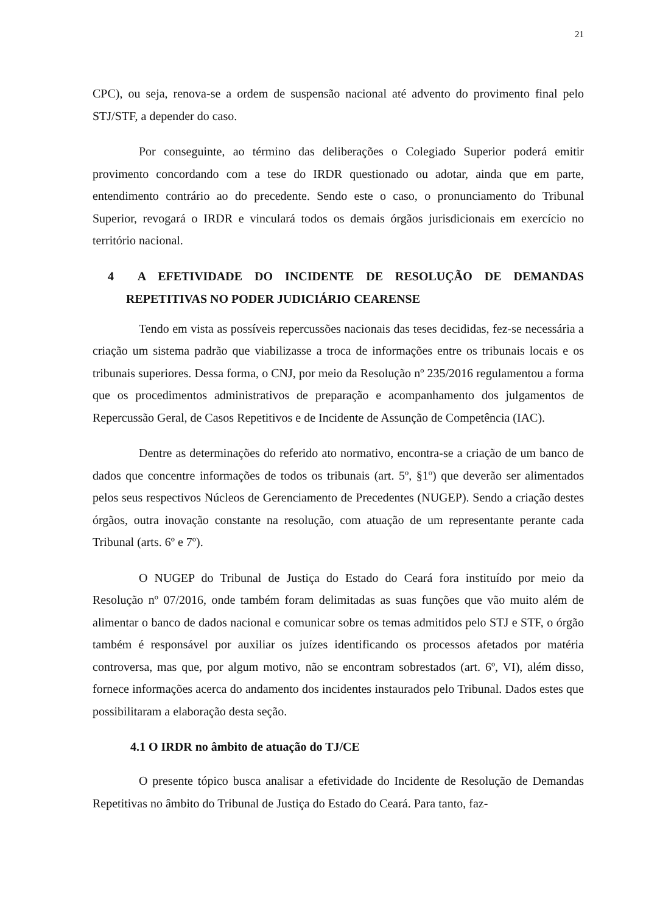21
CPC), ou seja, renova-se a ordem de suspensão nacional até advento do provimento final pelo STJ/STF, a depender do caso.
Por conseguinte, ao término das deliberações o Colegiado Superior poderá emitir provimento concordando com a tese do IRDR questionado ou adotar, ainda que em parte, entendimento contrário ao do precedente. Sendo este o caso, o pronunciamento do Tribunal Superior, revogará o IRDR e vinculará todos os demais órgãos jurisdicionais em exercício no território nacional.
4 A EFETIVIDADE DO INCIDENTE DE RESOLUÇÃO DE DEMANDAS REPETITIVAS NO PODER JUDICIÁRIO CEARENSE
Tendo em vista as possíveis repercussões nacionais das teses decididas, fez-se necessária a criação um sistema padrão que viabilizasse a troca de informações entre os tribunais locais e os tribunais superiores. Dessa forma, o CNJ, por meio da Resolução nº 235/2016 regulamentou a forma que os procedimentos administrativos de preparação e acompanhamento dos julgamentos de Repercussão Geral, de Casos Repetitivos e de Incidente de Assunção de Competência (IAC).
Dentre as determinações do referido ato normativo, encontra-se a criação de um banco de dados que concentre informações de todos os tribunais (art. 5º, §1º) que deverão ser alimentados pelos seus respectivos Núcleos de Gerenciamento de Precedentes (NUGEP). Sendo a criação destes órgãos, outra inovação constante na resolução, com atuação de um representante perante cada Tribunal (arts. 6º e 7º).
O NUGEP do Tribunal de Justiça do Estado do Ceará fora instituído por meio da Resolução nº 07/2016, onde também foram delimitadas as suas funções que vão muito além de alimentar o banco de dados nacional e comunicar sobre os temas admitidos pelo STJ e STF, o órgão também é responsável por auxiliar os juízes identificando os processos afetados por matéria controversa, mas que, por algum motivo, não se encontram sobrestados (art. 6º, VI), além disso, fornece informações acerca do andamento dos incidentes instaurados pelo Tribunal. Dados estes que possibilitaram a elaboração desta seção.
4.1 O IRDR no âmbito de atuação do TJ/CE
O presente tópico busca analisar a efetividade do Incidente de Resolução de Demandas Repetitivas no âmbito do Tribunal de Justiça do Estado do Ceará. Para tanto, faz-